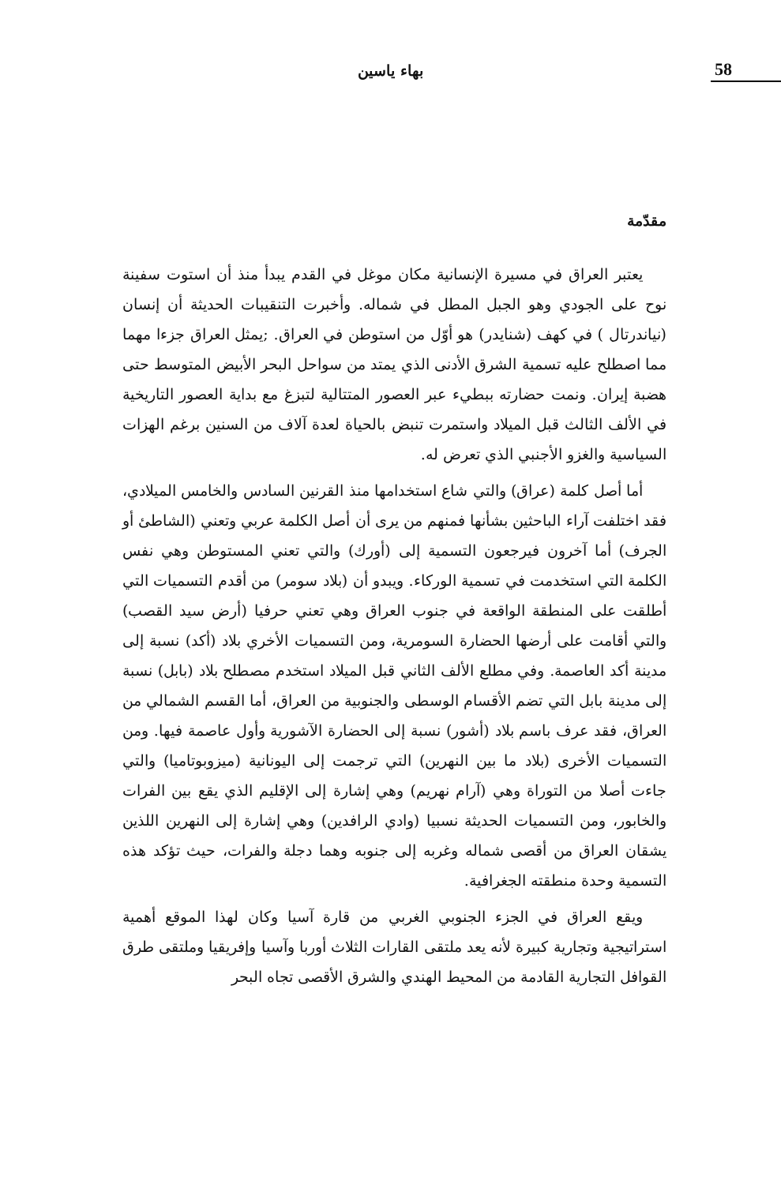58
بهاء ياسين
مقدّمة
يعتبر العراق في مسيرة الإنسانية مكان موغل في القدم يبدأ منذ أن استوت سفينة نوح على الجودي وهو الجبل المطل في شماله. وأخبرت التنقيبات الحديثة أن إنسان (نياندرتال ) في كهف (شنايدر) هو أوّل من استوطن في العراق. ;يمثل العراق جزءا مهما مما اصطلح عليه تسمية الشرق الأدنى الذي يمتد من سواحل البحر الأبيض المتوسط حتى هضبة إيران. ونمت حضارته ببطيء عبر العصور المتتالية لتبزغ مع بداية العصور التاريخية في الألف الثالث قبل الميلاد واستمرت تنبض بالحياة لعدة آلاف من السنين برغم الهزات السياسية والغزو الأجنبي الذي تعرض له.
أما أصل كلمة (عراق) والتي شاع استخدامها منذ القرنين السادس والخامس الميلادي، فقد اختلفت آراء الباحثين بشأنها فمنهم من يرى أن أصل الكلمة عربي وتعني (الشاطئ أو الجرف) أما آخرون فيرجعون التسمية إلى (أورك) والتي تعني المستوطن وهي نفس الكلمة التي استخدمت في تسمية الوركاء. ويبدو أن (بلاد سومر) من أقدم التسميات التي أطلقت على المنطقة الواقعة في جنوب العراق وهي تعني حرفيا (أرض سيد القصب) والتي أقامت على أرضها الحضارة السومرية، ومن التسميات الأخري بلاد (أكد) نسبة إلى مدينة أكد العاصمة. وفي مطلع الألف الثاني قبل الميلاد استخدم مصطلح بلاد (بابل) نسبة إلى مدينة بابل التي تضم الأقسام الوسطى والجنوبية من العراق، أما القسم الشمالي من العراق، فقد عرف باسم بلاد (أشور) نسبة إلى الحضارة الآشورية وأول عاصمة فيها. ومن التسميات الأخرى (بلاد ما بين النهرين) التي ترجمت إلى اليونانية (ميزوبوتاميا) والتي جاءت أصلا من التوراة وهي (آرام نهريم) وهي إشارة إلى الإقليم الذي يقع بين الفرات والخابور، ومن التسميات الحديثة نسبيا (وادي الرافدين) وهي إشارة إلى النهرين اللذين يشقان العراق من أقصى شماله وغربه إلى جنوبه وهما دجلة والفرات، حيث تؤكد هذه التسمية وحدة منطقته الجغرافية.
ويقع العراق في الجزء الجنوبي الغربي من قارة آسيا وكان لهذا الموقع أهمية استراتيجية وتجارية كبيرة لأنه يعد ملتقى القارات الثلاث أوربا وآسيا وإفريقيا وملتقى طرق القوافل التجارية القادمة من المحيط الهندي والشرق الأقصى تجاه البحر